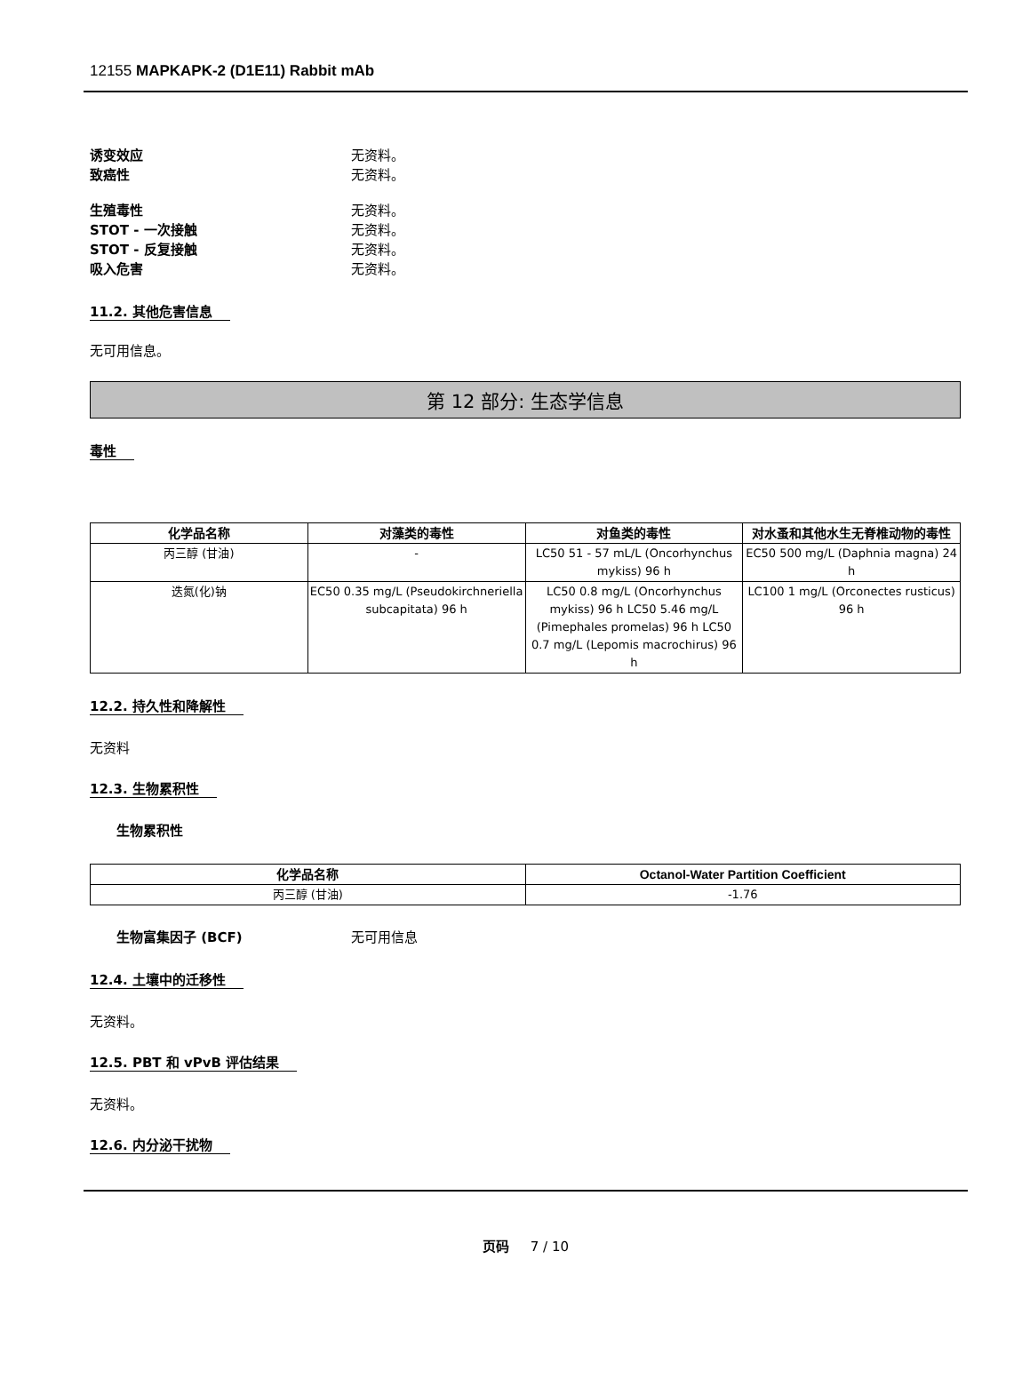12155 MAPKAPK-2 (D1E11) Rabbit mAb
诱变效应 无资料。
致癌性 无资料。
生殖毒性 无资料。
STOT - 一次接触 无资料。
STOT - 反复接触 无资料。
吸入危害 无资料。
11.2. 其他危害信息
无可用信息。
第 12 部分: 生态学信息
毒性
| 化学品名称 | 对藻类的毒性 | 对鱼类的毒性 | 对水蚤和其他水生无脊椎动物的毒性 |
| --- | --- | --- | --- |
| 丙三醇 (甘油) | - | LC50 51 - 57 mL/L (Oncorhynchus mykiss) 96 h | EC50 500 mg/L (Daphnia magna) 24 h |
| 迭氮(化)钠 | EC50 0.35 mg/L (Pseudokirchneriella subcapitata) 96 h | LC50 0.8 mg/L (Oncorhynchus mykiss) 96 h LC50 5.46 mg/L (Pimephales promelas) 96 h LC50 0.7 mg/L (Lepomis macrochirus) 96 h | LC100 1 mg/L (Orconectes rusticus) 96 h |
12.2. 持久性和降解性
无资料
12.3. 生物累积性
生物累积性
| 化学品名称 | Octanol-Water Partition Coefficient |
| --- | --- |
| 丙三醇 (甘油) | -1.76 |
生物富集因子 (BCF) 无可用信息
12.4. 土壤中的迁移性
无资料。
12.5. PBT 和 vPvB 评估结果
无资料。
12.6. 内分泌干扰物
页码 7 / 10